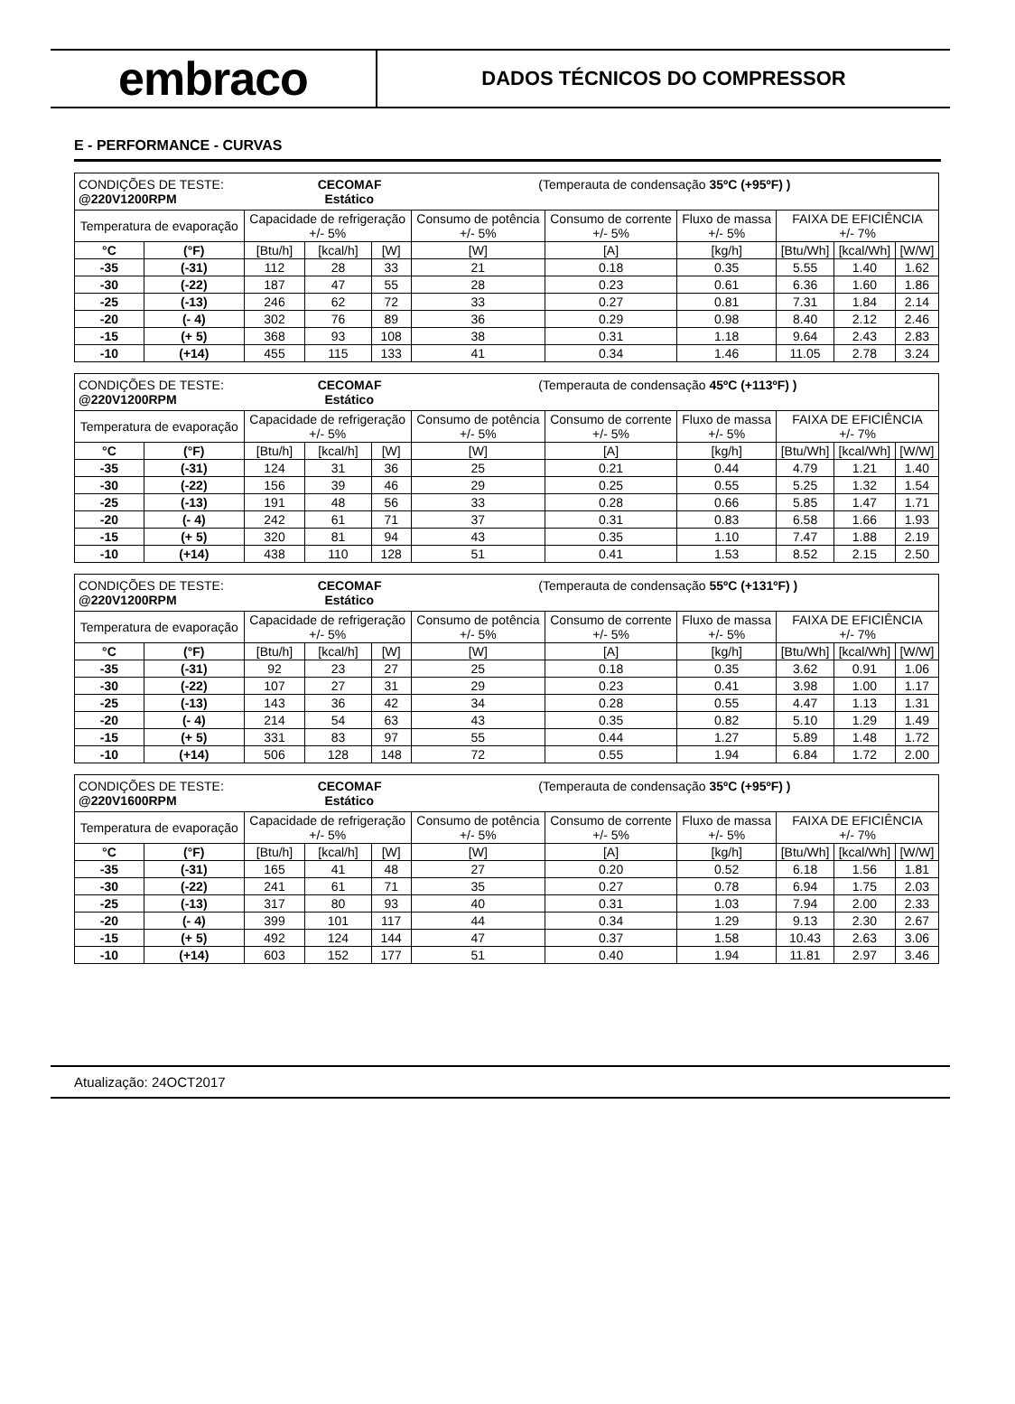embraco
DADOS TÉCNICOS DO COMPRESSOR
E - PERFORMANCE - CURVAS
| CONDIÇÕES DE TESTE: CECOMAF (Temperauta de condensação 35ºC (+95ºF) ) @220V1200RPM Estático | | | | | | | | | | |
| Temperatura de evaporação | | Capacidade de refrigeração +/- 5% | | | Consumo de potência +/- 5% | Consumo de corrente +/- 5% | Fluxo de massa +/- 5% | FAIXA DE EFICIÊNCIA +/- 7% | | |
| °C | (°F) | [Btu/h] | [kcal/h] | [W] | [W] | [A] | [kg/h] | [Btu/Wh] | [kcal/Wh] | [W/W] |
| -35 | (-31) | 112 | 28 | 33 | 21 | 0.18 | 0.35 | 5.55 | 1.40 | 1.62 |
| -30 | (-22) | 187 | 47 | 55 | 28 | 0.23 | 0.61 | 6.36 | 1.60 | 1.86 |
| -25 | (-13) | 246 | 62 | 72 | 33 | 0.27 | 0.81 | 7.31 | 1.84 | 2.14 |
| -20 | (- 4) | 302 | 76 | 89 | 36 | 0.29 | 0.98 | 8.40 | 2.12 | 2.46 |
| -15 | (+ 5) | 368 | 93 | 108 | 38 | 0.31 | 1.18 | 9.64 | 2.43 | 2.83 |
| -10 | (+14) | 455 | 115 | 133 | 41 | 0.34 | 1.46 | 11.05 | 2.78 | 3.24 |
| CONDIÇÕES DE TESTE: CECOMAF (Temperauta de condensação 45ºC (+113ºF) ) @220V1200RPM Estático | | | | | | | | | | |
| Temperatura de evaporação | | Capacidade de refrigeração +/- 5% | | | Consumo de potência +/- 5% | Consumo de corrente +/- 5% | Fluxo de massa +/- 5% | FAIXA DE EFICIÊNCIA +/- 7% | | |
| °C | (°F) | [Btu/h] | [kcal/h] | [W] | [W] | [A] | [kg/h] | [Btu/Wh] | [kcal/Wh] | [W/W] |
| -35 | (-31) | 124 | 31 | 36 | 25 | 0.21 | 0.44 | 4.79 | 1.21 | 1.40 |
| -30 | (-22) | 156 | 39 | 46 | 29 | 0.25 | 0.55 | 5.25 | 1.32 | 1.54 |
| -25 | (-13) | 191 | 48 | 56 | 33 | 0.28 | 0.66 | 5.85 | 1.47 | 1.71 |
| -20 | (- 4) | 242 | 61 | 71 | 37 | 0.31 | 0.83 | 6.58 | 1.66 | 1.93 |
| -15 | (+ 5) | 320 | 81 | 94 | 43 | 0.35 | 1.10 | 7.47 | 1.88 | 2.19 |
| -10 | (+14) | 438 | 110 | 128 | 51 | 0.41 | 1.53 | 8.52 | 2.15 | 2.50 |
| CONDIÇÕES DE TESTE: CECOMAF (Temperauta de condensação 55ºC (+131ºF) ) @220V1200RPM Estático | | | | | | | | | | |
| Temperatura de evaporação | | Capacidade de refrigeração +/- 5% | | | Consumo de potência +/- 5% | Consumo de corrente +/- 5% | Fluxo de massa +/- 5% | FAIXA DE EFICIÊNCIA +/- 7% | | |
| °C | (°F) | [Btu/h] | [kcal/h] | [W] | [W] | [A] | [kg/h] | [Btu/Wh] | [kcal/Wh] | [W/W] |
| -35 | (-31) | 92 | 23 | 27 | 25 | 0.18 | 0.35 | 3.62 | 0.91 | 1.06 |
| -30 | (-22) | 107 | 27 | 31 | 29 | 0.23 | 0.41 | 3.98 | 1.00 | 1.17 |
| -25 | (-13) | 143 | 36 | 42 | 34 | 0.28 | 0.55 | 4.47 | 1.13 | 1.31 |
| -20 | (- 4) | 214 | 54 | 63 | 43 | 0.35 | 0.82 | 5.10 | 1.29 | 1.49 |
| -15 | (+ 5) | 331 | 83 | 97 | 55 | 0.44 | 1.27 | 5.89 | 1.48 | 1.72 |
| -10 | (+14) | 506 | 128 | 148 | 72 | 0.55 | 1.94 | 6.84 | 1.72 | 2.00 |
| CONDIÇÕES DE TESTE: CECOMAF (Temperauta de condensação 35ºC (+95ºF) ) @220V1600RPM Estático | | | | | | | | | | |
| Temperatura de evaporação | | Capacidade de refrigeração +/- 5% | | | Consumo de potência +/- 5% | Consumo de corrente +/- 5% | Fluxo de massa +/- 5% | FAIXA DE EFICIÊNCIA +/- 7% | | |
| °C | (°F) | [Btu/h] | [kcal/h] | [W] | [W] | [A] | [kg/h] | [Btu/Wh] | [kcal/Wh] | [W/W] |
| -35 | (-31) | 165 | 41 | 48 | 27 | 0.20 | 0.52 | 6.18 | 1.56 | 1.81 |
| -30 | (-22) | 241 | 61 | 71 | 35 | 0.27 | 0.78 | 6.94 | 1.75 | 2.03 |
| -25 | (-13) | 317 | 80 | 93 | 40 | 0.31 | 1.03 | 7.94 | 2.00 | 2.33 |
| -20 | (- 4) | 399 | 101 | 117 | 44 | 0.34 | 1.29 | 9.13 | 2.30 | 2.67 |
| -15 | (+ 5) | 492 | 124 | 144 | 47 | 0.37 | 1.58 | 10.43 | 2.63 | 3.06 |
| -10 | (+14) | 603 | 152 | 177 | 51 | 0.40 | 1.94 | 11.81 | 2.97 | 3.46 |
Atualização: 24OCT2017